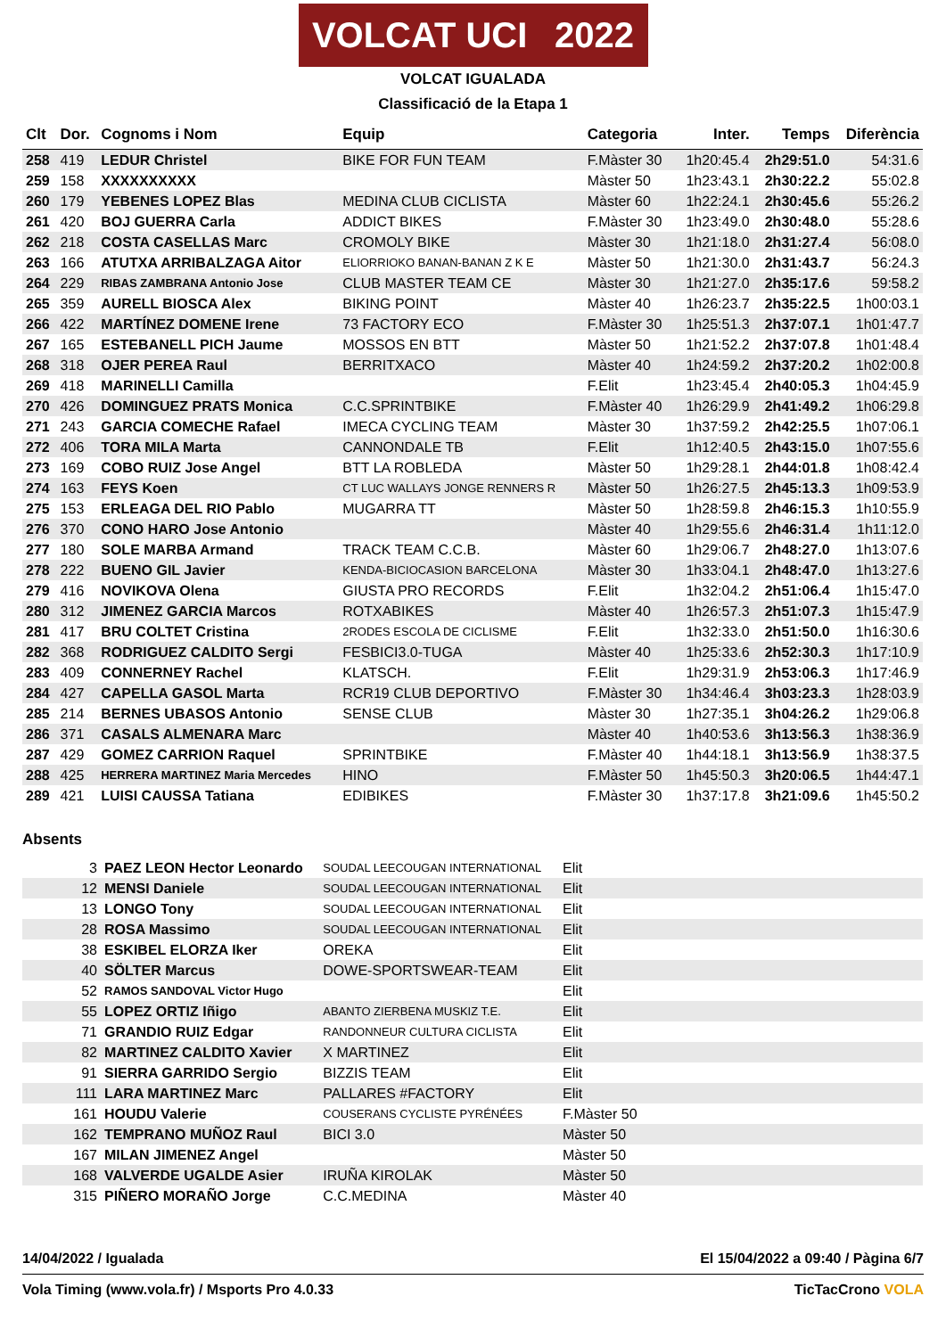VOLCAT UCI 2022
VOLCAT IGUALADA
Classificació de la Etapa 1
| Clt | Dor. | Cognoms i Nom | Equip | Categoria | Inter. | Temps | Diferència |
| --- | --- | --- | --- | --- | --- | --- | --- |
| 258 | 419 | LEDUR Christel | BIKE FOR FUN TEAM | F.Màster 30 | 1h20:45.4 | 2h29:51.0 | 54:31.6 |
| 259 | 158 | XXXXXXXXXX | | Màster 50 | 1h23:43.1 | 2h30:22.2 | 55:02.8 |
| 260 | 179 | YEBENES LOPEZ Blas | MEDINA CLUB CICLISTA | Màster 60 | 1h22:24.1 | 2h30:45.6 | 55:26.2 |
| 261 | 420 | BOJ GUERRA Carla | ADDICT BIKES | F.Màster 30 | 1h23:49.0 | 2h30:48.0 | 55:28.6 |
| 262 | 218 | COSTA CASELLAS Marc | CROMOLY BIKE | Màster 30 | 1h21:18.0 | 2h31:27.4 | 56:08.0 |
| 263 | 166 | ATUTXA ARRIBALZAGA Aitor | ELIORRIOKO BANAN-BANAN Z K E | Màster 50 | 1h21:30.0 | 2h31:43.7 | 56:24.3 |
| 264 | 229 | RIBAS ZAMBRANA Antonio Jose | CLUB MASTER TEAM CE | Màster 30 | 1h21:27.0 | 2h35:17.6 | 59:58.2 |
| 265 | 359 | AURELL BIOSCA Alex | BIKING POINT | Màster 40 | 1h26:23.7 | 2h35:22.5 | 1h00:03.1 |
| 266 | 422 | MARTÍNEZ DOMENE Irene | 73 FACTORY ECO | F.Màster 30 | 1h25:51.3 | 2h37:07.1 | 1h01:47.7 |
| 267 | 165 | ESTEBANELL PICH Jaume | MOSSOS EN BTT | Màster 50 | 1h21:52.2 | 2h37:07.8 | 1h01:48.4 |
| 268 | 318 | OJER PEREA Raul | BERRITXACO | Màster 40 | 1h24:59.2 | 2h37:20.2 | 1h02:00.8 |
| 269 | 418 | MARINELLI Camilla | | F.Elit | 1h23:45.4 | 2h40:05.3 | 1h04:45.9 |
| 270 | 426 | DOMINGUEZ PRATS Monica | C.C.SPRINTBIKE | F.Màster 40 | 1h26:29.9 | 2h41:49.2 | 1h06:29.8 |
| 271 | 243 | GARCIA COMECHE Rafael | IMECA CYCLING TEAM | Màster 30 | 1h37:59.2 | 2h42:25.5 | 1h07:06.1 |
| 272 | 406 | TORA MILA Marta | CANNONDALE TB | F.Elit | 1h12:40.5 | 2h43:15.0 | 1h07:55.6 |
| 273 | 169 | COBO RUIZ Jose Angel | BTT LA ROBLEDA | Màster 50 | 1h29:28.1 | 2h44:01.8 | 1h08:42.4 |
| 274 | 163 | FEYS Koen | CT LUC WALLAYS JONGE RENNERS R | Màster 50 | 1h26:27.5 | 2h45:13.3 | 1h09:53.9 |
| 275 | 153 | ERLEAGA DEL RIO Pablo | MUGARRA TT | Màster 50 | 1h28:59.8 | 2h46:15.3 | 1h10:55.9 |
| 276 | 370 | CONO HARO Jose Antonio | | Màster 40 | 1h29:55.6 | 2h46:31.4 | 1h11:12.0 |
| 277 | 180 | SOLE MARBA Armand | TRACK TEAM C.C.B. | Màster 60 | 1h29:06.7 | 2h48:27.0 | 1h13:07.6 |
| 278 | 222 | BUENO GIL Javier | KENDA-BICIOCASION BARCELONA | Màster 30 | 1h33:04.1 | 2h48:47.0 | 1h13:27.6 |
| 279 | 416 | NOVIKOVA Olena | GIUSTA PRO RECORDS | F.Elit | 1h32:04.2 | 2h51:06.4 | 1h15:47.0 |
| 280 | 312 | JIMENEZ GARCIA Marcos | ROTXABIKES | Màster 40 | 1h26:57.3 | 2h51:07.3 | 1h15:47.9 |
| 281 | 417 | BRU COLTET Cristina | 2RODES ESCOLA DE CICLISME | F.Elit | 1h32:33.0 | 2h51:50.0 | 1h16:30.6 |
| 282 | 368 | RODRIGUEZ CALDITO Sergi | FESBICI3.0-TUGA | Màster 40 | 1h25:33.6 | 2h52:30.3 | 1h17:10.9 |
| 283 | 409 | CONNERNEY Rachel | KLATSCH. | F.Elit | 1h29:31.9 | 2h53:06.3 | 1h17:46.9 |
| 284 | 427 | CAPELLA GASOL Marta | RCR19 CLUB DEPORTIVO | F.Màster 30 | 1h34:46.4 | 3h03:23.3 | 1h28:03.9 |
| 285 | 214 | BERNES UBASOS Antonio | SENSE CLUB | Màster 30 | 1h27:35.1 | 3h04:26.2 | 1h29:06.8 |
| 286 | 371 | CASALS ALMENARA Marc | | Màster 40 | 1h40:53.6 | 3h13:56.3 | 1h38:36.9 |
| 287 | 429 | GOMEZ CARRION Raquel | SPRINTBIKE | F.Màster 40 | 1h44:18.1 | 3h13:56.9 | 1h38:37.5 |
| 288 | 425 | HERRERA MARTINEZ Maria Mercedes | HINO | F.Màster 50 | 1h45:50.3 | 3h20:06.5 | 1h44:47.1 |
| 289 | 421 | LUISI CAUSSA Tatiana | EDIBIKES | F.Màster 30 | 1h37:17.8 | 3h21:09.6 | 1h45:50.2 |
Absents
| 3 | PAEZ LEON Hector Leonardo | SOUDAL LEECOUGAN INTERNATIONAL | Elit |
| 12 | MENSI Daniele | SOUDAL LEECOUGAN INTERNATIONAL | Elit |
| 13 | LONGO Tony | SOUDAL LEECOUGAN INTERNATIONAL | Elit |
| 28 | ROSA Massimo | SOUDAL LEECOUGAN INTERNATIONAL | Elit |
| 38 | ESKIBEL ELORZA Iker | OREKA | Elit |
| 40 | SÖLTER Marcus | DOWE-SPORTSWEAR-TEAM | Elit |
| 52 | RAMOS SANDOVAL Victor Hugo | | Elit |
| 55 | LOPEZ ORTIZ Iñigo | ABANTO ZIERBENA MUSKIZ T.E. | Elit |
| 71 | GRANDIO RUIZ Edgar | RANDONNEUR CULTURA CICLISTA | Elit |
| 82 | MARTINEZ CALDITO Xavier | X MARTINEZ | Elit |
| 91 | SIERRA GARRIDO Sergio | BIZZIS TEAM | Elit |
| 111 | LARA MARTINEZ Marc | PALLARES #FACTORY | Elit |
| 161 | HOUDU Valerie | COUSERANS CYCLISTE PYRÉNÉES | F.Màster 50 |
| 162 | TEMPRANO MUÑOZ Raul | BICI 3.0 | Màster 50 |
| 167 | MILAN JIMENEZ Angel | | Màster 50 |
| 168 | VALVERDE UGALDE Asier | IRUÑA KIROLAK | Màster 50 |
| 315 | PIÑERO MORAÑO Jorge | C.C.MEDINA | Màster 40 |
14/04/2022 / Igualada El 15/04/2022 a 09:40 / Pàgina 6/7
Vola Timing (www.vola.fr) / Msports Pro 4.0.33 TicTacCrono VOLA